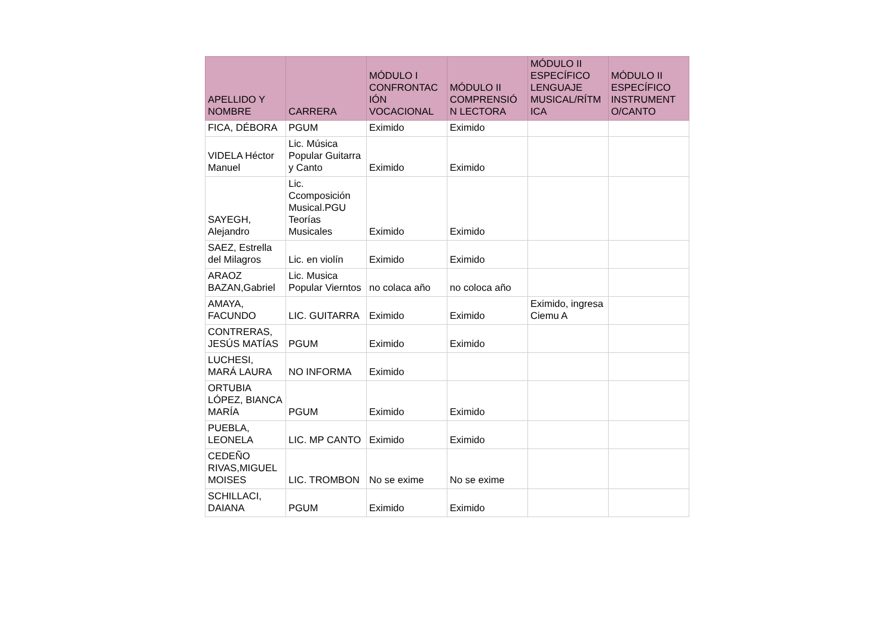| APELLIDO Y NOMBRE | CARRERA | MÓDULO I CONFRONTAC IÓN VOCACIONAL | MÓDULO II COMPRENSIÓ N LECTORA | MÓDULO II ESPECÍFICO LENGUAJE MUSICAL/RÍTM ICA | MÓDULO II ESPECÍFICO INSTRUMENT O/CANTO |
| --- | --- | --- | --- | --- | --- |
| FICA, DÉBORA | PGUM | Eximido | Eximido | | |
| VIDELA Héctor Manuel | Lic. Música Popular Guitarra y Canto | Eximido | Eximido | | |
| SAYEGH, Alejandro | Lic. Ccomposición Musical.PGU Teorías Musicales | Eximido | Eximido | | |
| SAEZ, Estrella del Milagros | Lic. en violín | Eximido | Eximido | | |
| ARAOZ BAZAN,Gabriel | Lic. Musica Popular Vierntos | no colaca año | no coloca año | | |
| AMAYA, FACUNDO | LIC. GUITARRA | Eximido | Eximido | Eximido, ingresa Ciemu A | |
| CONTRERAS, JESÚS MATÍAS | PGUM | Eximido | Eximido | | |
| LUCHESI, MARÁ LAURA | NO INFORMA | Eximido | | | |
| ORTUBIA LÓPEZ, BIANCA MARÍA | PGUM | Eximido | Eximido | | |
| PUEBLA, LEONELA | LIC. MP CANTO | Eximido | Eximido | | |
| CEDEÑO RIVAS,MIGUEL MOISES | LIC. TROMBON | No se exime | No se exime | | |
| SCHILLACI, DAIANA | PGUM | Eximido | Eximido | | |